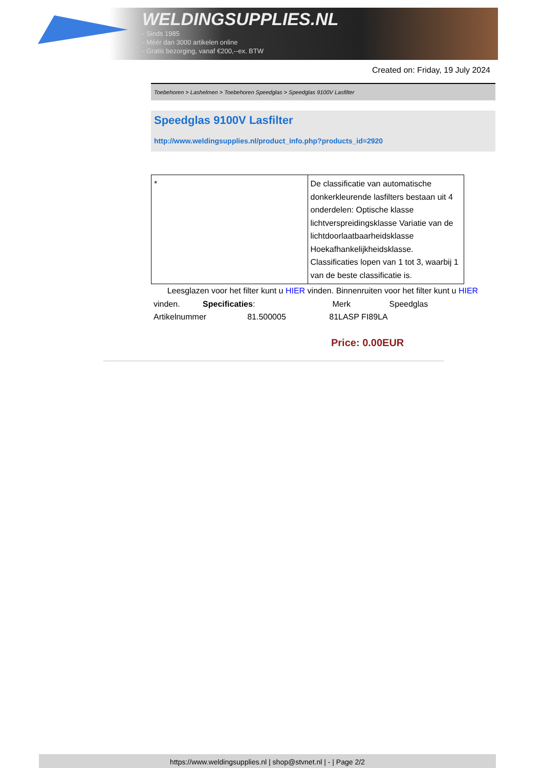WELDINGSUPPLIES.NL
- Sinds 1985
- Méér dan 3000 artikelen online
- Gratis bezorging, vanaf €200,--ex. BTW
Created on: Friday, 19 July 2024
Toebehoren > Lashelmen > Toebehoren Speedglas > Speedglas 9100V Lasfilter
Speedglas 9100V Lasfilter
http://www.weldingsupplies.nl/product_info.php?products_id=2920
| * | De classificatie van automatische donkerkleurende lasfilters bestaan uit 4 onderdelen: Optische klasse lichtverspreidingsklasse Variatie van de lichtdoorlaatbaarheidsklasse Hoekafhankelijkheidsklasse. Classificaties lopen van 1 tot 3, waarbij 1 van de beste classificatie is. |
Leesglazen voor het filter kunt u HIER vinden. Binnenruiten voor het filter kunt u HIER vinden. Specificaties: Merk Speedglas
Artikelnummer 81.500005 81LASP FI89LA
Price: 0.00EUR
https://www.weldingsupplies.nl | shop@stvnet.nl | - | Page 2/2